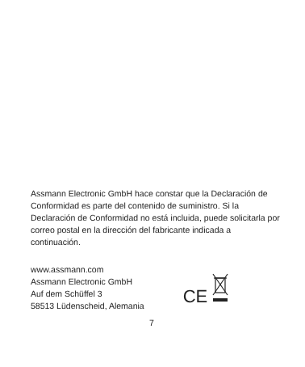Assmann Electronic GmbH hace constar que la Declaración de Conformidad es parte del contenido de suministro. Si la Declaración de Conformidad no está incluida, puede solicitarla por correo postal en la dirección del fabricante indicada a continuación.
www.assmann.com
Assmann Electronic GmbH
Auf dem Schüffel 3
58513 Lüdenscheid, Alemania
CE
7